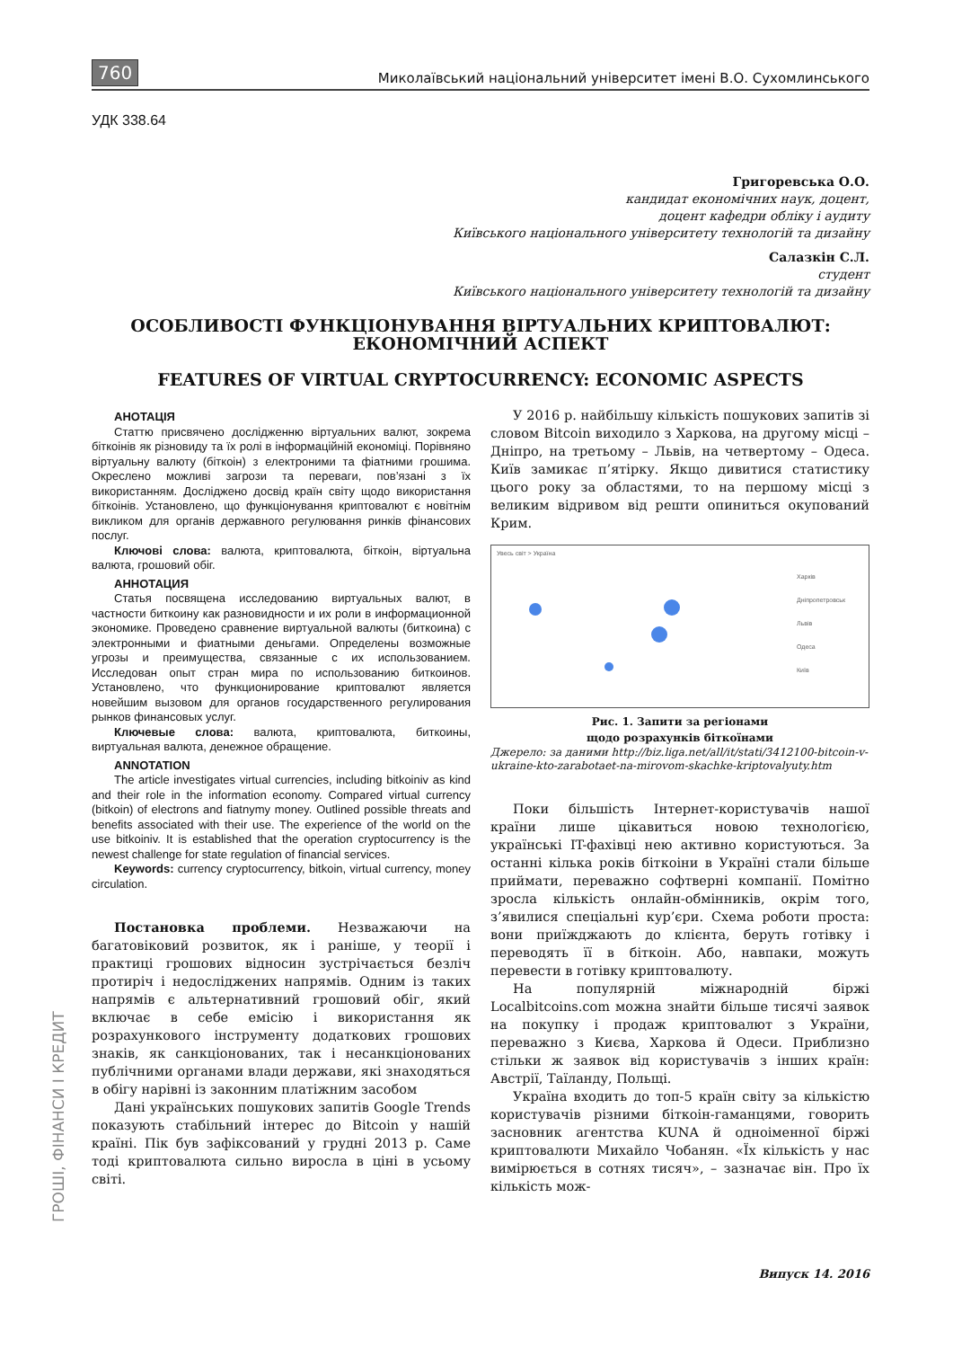760 Миколаївський національний університет імені В.О. Сухомлинського
УДК 338.64
Григоревська О.О.
кандидат економічних наук, доцент,
доцент кафедри обліку і аудиту
Київського національного університету технологій та дизайну
Салазкін С.Л.
студент
Київського національного університету технологій та дизайну
ОСОБЛИВОСТІ ФУНКЦІОНУВАННЯ ВІРТУАЛЬНИХ КРИПТОВАЛЮТ:
ЕКОНОМІЧНИЙ АСПЕКТ
FEATURES OF VIRTUAL CRYPTOCURRENCY: ECONOMIC ASPECTS
АНОТАЦІЯ
Статтю присвячено дослідженню віртуальних валют, зокрема біткоінів як різновиду та їх ролі в інформаційній економіці. Порівняно віртуальну валюту (біткоін) з електроними та фіатними грошима. Окреслено можливі загрози та переваги, пов’язані з їх використанням. Досліджено досвід країн світу щодо використання біткоінів. Установлено, що функціонування криптовалют є новітнім викликом для органів державного регулювання ринків фінансових послуг.
Ключові слова: валюта, криптовалюта, біткоін, віртуальна валюта, грошовий обіг.
АННОТАЦИЯ
Статья посвящена исследованию виртуальных валют, в частности биткоину как разновидности и их роли в информационной экономике. Проведено сравнение виртуальной валюты (биткоина) с электронными и фиатными деньгами. Определены возможные угрозы и преимущества, связанные с их использованием. Исследован опыт стран мира по использованию биткоинов. Установлено, что функционирование криптовалют является новейшим вызовом для органов государственного регулирования рынков финансовых услуг.
Ключевые слова: валюта, криптовалюта, биткоины, виртуальная валюта, денежное обращение.
ANNOTATION
The article investigates virtual currencies, including bitkoiniv as kind and their role in the information economy. Compared virtual currency (bitkoin) of electrons and fiatnymy money. Outlined possible threats and benefits associated with their use. The experience of the world on the use bitkoiniv. It is established that the operation cryptocurrency is the newest challenge for state regulation of financial services.
Keywords: currency cryptocurrency, bitkoin, virtual currency, money circulation.
Постановка проблеми. Незважаючи на багатовіковий розвиток, як і раніше, у теорії і практиці грошових відносин зустрічається безліч протиріч і недосліджених напрямів. Одним із таких напрямів є альтернативний грошовий обіг, який включає в себе емісію і використання як розрахункового інструменту додаткових грошових знаків, як санкціонованих, так і несанкціонованих публічними органами влади держави, які знаходяться в обігу нарівні із законним платіжним засобом
Дані українських пошукових запитів Google Trends показують стабільний інтерес до Bitcoin у нашій країні. Пік був зафіксований у грудні 2013 р. Саме тоді криптовалюта сильно виросла в ціні в усьому світі.
У 2016 р. найбільшу кількість пошукових запитів зі словом Bitcoin виходило з Харкова, на другому місці – Дніпро, на третьому – Львів, на четвертому – Одеса. Київ замикає п’ятірку. Якщо дивитися статистику цього року за областями, то на першому місці з великим відривом від решти опиниться окупований Крим.
Увесь світ > Україна
Харків
Дніпропетровськ
Львів
Одеса
Київ
Рис. 1. Запити за регіонами
щодо розрахунків біткоїнами
Джерело: за даними http://biz.liga.net/all/it/stati/3412100-bitcoin-v-ukraine-kto-zarabotaet-na-mirovom-skachke-kriptovalyuty.htm
Поки більшість Інтернет-користувачів нашої країни лише цікавиться новою технологією, українські IT-фахівці нею активно користуються. За останні кілька років біткоіни в Україні стали більше приймати, переважно софтверні компанії. Помітно зросла кількість онлайн-обмінників, окрім того, з’явилися спеціальні кур’єри. Схема роботи проста: вони приїжджають до клієнта, беруть готівку і переводять її в біткоін. Або, навпаки, можуть перевести в готівку криптовалюту.
На популярній міжнародній біржі Localbitcoins.com можна знайти більше тисячі заявок на покупку і продаж криптовалют з України, переважно з Києва, Харкова й Одеси. Приблизно стільки ж заявок від користувачів з інших країн: Австрії, Таїланду, Польщі.
Україна входить до топ-5 країн світу за кількістю користувачів різними біткоін-гаманцями, говорить засновник агентства KUNA й одноіменної біржі криптовалюти Михайло Чобанян. «Їх кількість у нас вимірюється в сотнях тисяч», – зазначає він. Про їх кількість мож-
ГРОШІ, ФІНАНСИ І КРЕДИТ
Випуск 14. 2016